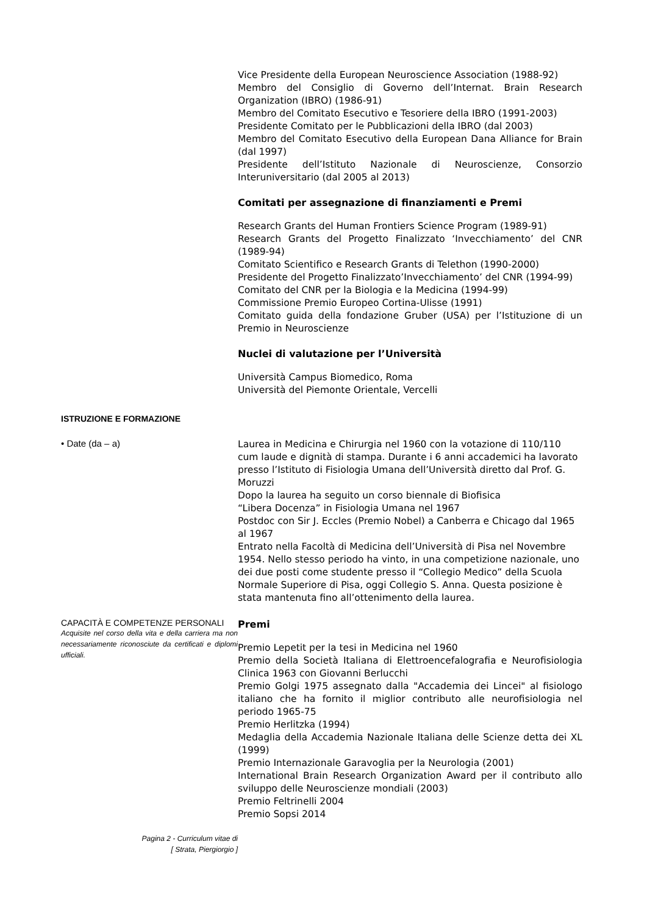Vice Presidente della European Neuroscience Association (1988-92)
Membro del Consiglio di Governo dell’Internat. Brain Research Organization (IBRO) (1986-91)
Membro del Comitato Esecutivo e Tesoriere della IBRO (1991-2003)
Presidente Comitato per le Pubblicazioni della IBRO (dal 2003)
Membro del Comitato Esecutivo della European Dana Alliance for Brain (dal 1997)
Presidente dell’Istituto Nazionale di Neuroscienze, Consorzio Interuniversitario (dal 2005 al 2013)
Comitati per assegnazione di finanziamenti e Premi
Research Grants del Human Frontiers Science Program (1989-91)
Research Grants del Progetto Finalizzato ‘Invecchiamento’ del CNR (1989-94)
Comitato Scientifico e Research Grants di Telethon (1990-2000)
Presidente del Progetto Finalizzato’Invecchiamento’ del CNR (1994-99)
Comitato del CNR per la Biologia e la Medicina (1994-99)
Commissione Premio Europeo Cortina-Ulisse (1991)
Comitato guida della fondazione Gruber (USA) per l’Istituzione di un Premio in Neuroscienze
Nuclei di valutazione per l’Università
Università Campus Biomedico, Roma
Università del Piemonte Orientale, Vercelli
ISTRUZIONE E FORMAZIONE
• Date (da – a)
Laurea in Medicina e Chirurgia nel 1960 con la votazione di 110/110 cum laude e dignità di stampa. Durante i 6 anni accademici ha lavorato presso l’Istituto di Fisiologia Umana dell’Università diretto dal Prof. G. Moruzzi
Dopo la laurea ha seguito un corso biennale di Biofisica
“Libera Docenza” in Fisiologia Umana nel 1967
Postdoc con Sir J. Eccles (Premio Nobel) a Canberra e Chicago dal 1965 al 1967
Entrato nella Facoltà di Medicina dell’Università di Pisa nel Novembre 1954. Nello stesso periodo ha vinto, in una competizione nazionale, uno dei due posti come studente presso il “Collegio Medico” della Scuola Normale Superiore di Pisa, oggi Collegio S. Anna. Questa posizione è stata mantenuta fino all’ottenimento della laurea.
CAPACITÀ E COMPETENZE PERSONALI
Acquisite nel corso della vita e della carriera ma non necessariamente riconosciute da certificati e diplomi ufficiali.
Premi
Premio Lepetit per la tesi in Medicina nel 1960
Premio della Società Italiana di Elettroencefalografia e Neurofisiologia Clinica 1963 con Giovanni Berlucchi
Premio Golgi 1975 assegnato dalla "Accademia dei Lincei" al fisiologo italiano che ha fornito il miglior contributo alle neurofisiologia nel periodo 1965-75
Premio Herlitzka (1994)
Medaglia della Accademia Nazionale Italiana delle Scienze detta dei XL (1999)
Premio Internazionale Garavoglia per la Neurologia (2001)
International Brain Research Organization Award per il contributo allo sviluppo delle Neuroscienze mondiali (2003)
Premio Feltrinelli 2004
Premio Sopsi 2014
Pagina 2 - Curriculum vitae di
[ Strata, Piergiorgio ]